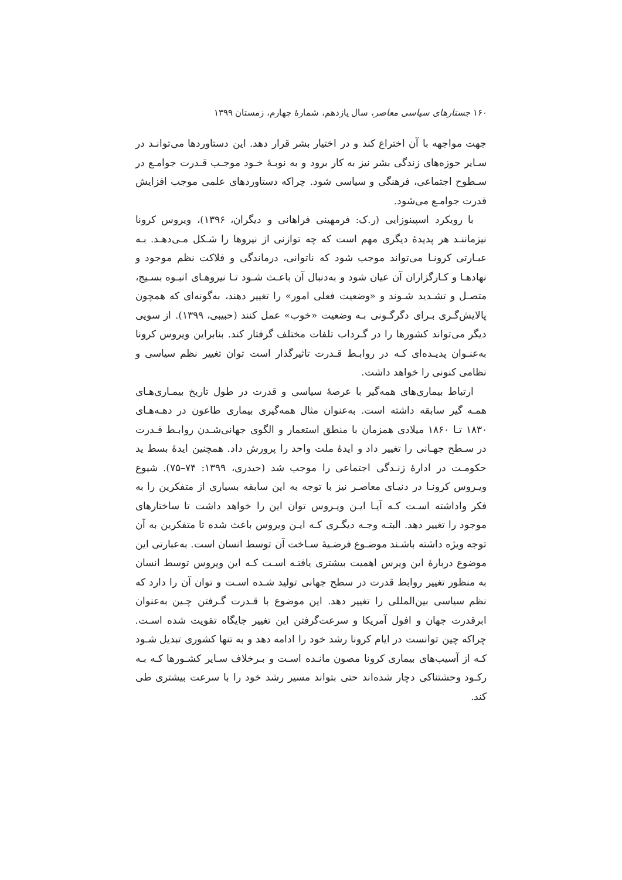۱۶۰ جستارهای سیاسی معاصر، سال یازدهم، شمارهٔ چهارم، زمستان ۱۳۹۹
جهت مواجهه با آن اختراع کند و در اختیار بشر قرار دهد. این دستاوردها می‌توانـد در سـایر حوزه‌های زندگی بشر نیز به کار برود و به نوبـهٔ خـود موجـب قـدرت جوامـع در سـطوح اجتماعی، فرهنگی و سیاسی شود. چراکه دستاوردهای علمی موجب افزایش قدرت جوامـع می‌شود.
با رویکرد اسپینوزایی (ر.ک: فرمهینی فراهانی و دیگران، ۱۳۹۶)، ویروس کرونا نیزماننـد هر پدیدهٔ دیگری مهم است که چه توازنی از نیروها را شـکل مـی‌دهـد. بـه عبـارتی کرونـا می‌تواند موجب شود که ناتوانی، درماندگی و فلاکت نظم موجود و نهادهـا و کـارگزاران آن عیان شود و به‌دنبال آن باعـث شـود تـا نیروهـای انبـوه بسـیج، متصـل و تشـدید شـوند و «وضعیت فعلی امور» را تغییر دهند، به‌گونه‌ای که همچون پالایش‌گـری بـرای دگرگـونی بـه وضعیت «خوب» عمل کنند (حبیبی، ۱۳۹۹). از سویی دیگر می‌تواند کشورها را در گـرداب تلفات مختلف گرفتار کند. بنابراین ویروس کرونا به‌عنـوان پدیـده‌ای کـه در روابـط قـدرت تاثیرگذار است توان تغییر نظم سیاسی و نظامی کنونی را خواهد داشت.
ارتباط بیماری‌های همه‌گیر با عرصهٔ سیاسی و قدرت در طول تاریخ بیمـاری‌هـای همـه گیر سابقه داشته است. به‌عنوان مثال همه‌گیری بیماری طاعون در دهـه‌هـای ۱۸۳۰ تـا ۱۸۶۰ میلادی همزمان با منطق استعمار و الگوی جهانی‌شـدن روابـط قـدرت در سـطح جهـانی را تغییر داد و ایدهٔ ملت واحد را پرورش داد. همچنین ایدهٔ بسط ید حکومـت در ادارهٔ زنـدگی اجتماعی را موجب شد (حیدری، ۱۳۹۹: ۷۴–۷۵). شیوع ویـروس کرونـا در دنیـای معاصـر نیز با توجه به این سابقه بسیاری از متفکرین را به فکر واداشته اسـت کـه آیـا ایـن ویـروس توان این را خواهد داشت تا ساختارهای موجود را تغییر دهد. البتـه وجـه دیگـری کـه ایـن ویروس باعث شده تا متفکرین به آن توجه ویژه داشته باشـند موضـوع فرضـیهٔ سـاخت آن توسط انسان است. به‌عبارتی این موضوع دربارهٔ این ویرس اهمیت بیشتری یافتـه اسـت کـه این ویروس توسط انسان به منظور تغییر روابط قدرت در سطح جهانی تولید شـده اسـت و توان آن را دارد که نظم سیاسی بین‌المللی را تغییر دهد. این موضوع با قـدرت گـرفتن چـین به‌عنوان ابرقدرت جهان و افول آمریکا و سرعت‌گرفتن این تغییر جایگاه تقویت شده اسـت. چراکه چین توانست در ایام کرونا رشد خود را ادامه دهد و به تنها کشوری تبدیل شـود کـه از آسیب‌های بیماری کرونا مصون مانـده اسـت و بـرخلاف سـایر کشـورها کـه بـه رکـود وحشتناکی دچار شده‌اند حتی بتواند مسیر رشد خود را با سرعت بیشتری طی کند.